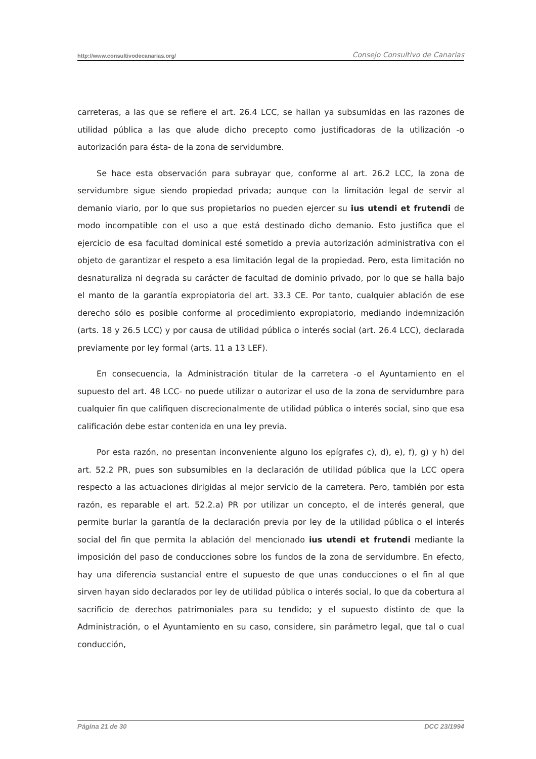http://www.consultivodecanarias.org/ Consejo Consultivo de Canarias
carreteras, a las que se refiere el art. 26.4 LCC, se hallan ya subsumidas en las razones de utilidad pública a las que alude dicho precepto como justificadoras de la utilización -o autorización para ésta- de la zona de servidumbre.
Se hace esta observación para subrayar que, conforme al art. 26.2 LCC, la zona de servidumbre sigue siendo propiedad privada; aunque con la limitación legal de servir al demanio viario, por lo que sus propietarios no pueden ejercer su ius utendi et frutendi de modo incompatible con el uso a que está destinado dicho demanio. Esto justifica que el ejercicio de esa facultad dominical esté sometido a previa autorización administrativa con el objeto de garantizar el respeto a esa limitación legal de la propiedad. Pero, esta limitación no desnaturaliza ni degrada su carácter de facultad de dominio privado, por lo que se halla bajo el manto de la garantía expropiatoria del art. 33.3 CE. Por tanto, cualquier ablación de ese derecho sólo es posible conforme al procedimiento expropiatorio, mediando indemnización (arts. 18 y 26.5 LCC) y por causa de utilidad pública o interés social (art. 26.4 LCC), declarada previamente por ley formal (arts. 11 a 13 LEF).
En consecuencia, la Administración titular de la carretera -o el Ayuntamiento en el supuesto del art. 48 LCC- no puede utilizar o autorizar el uso de la zona de servidumbre para cualquier fin que califiquen discrecionalmente de utilidad pública o interés social, sino que esa calificación debe estar contenida en una ley previa.
Por esta razón, no presentan inconveniente alguno los epígrafes c), d), e), f), g) y h) del art. 52.2 PR, pues son subsumibles en la declaración de utilidad pública que la LCC opera respecto a las actuaciones dirigidas al mejor servicio de la carretera. Pero, también por esta razón, es reparable el art. 52.2.a) PR por utilizar un concepto, el de interés general, que permite burlar la garantía de la declaración previa por ley de la utilidad pública o el interés social del fin que permita la ablación del mencionado ius utendi et frutendi mediante la imposición del paso de conducciones sobre los fundos de la zona de servidumbre. En efecto, hay una diferencia sustancial entre el supuesto de que unas conducciones o el fin al que sirven hayan sido declarados por ley de utilidad pública o interés social, lo que da cobertura al sacrificio de derechos patrimoniales para su tendido; y el supuesto distinto de que la Administración, o el Ayuntamiento en su caso, considere, sin parámetro legal, que tal o cual conducción,
Página 21 de 30 DCC 23/1994